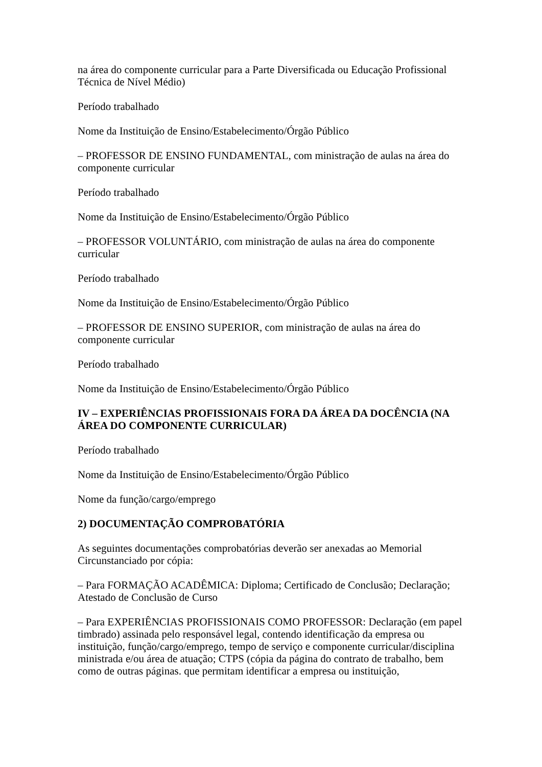na área do componente curricular para a Parte Diversificada ou Educação Profissional Técnica de Nível Médio)
Período trabalhado
Nome da Instituição de Ensino/Estabelecimento/Órgão Público
– PROFESSOR DE ENSINO FUNDAMENTAL, com ministração de aulas na área do componente curricular
Período trabalhado
Nome da Instituição de Ensino/Estabelecimento/Órgão Público
– PROFESSOR VOLUNTÁRIO, com ministração de aulas na área do componente curricular
Período trabalhado
Nome da Instituição de Ensino/Estabelecimento/Órgão Público
– PROFESSOR DE ENSINO SUPERIOR, com ministração de aulas na área do componente curricular
Período trabalhado
Nome da Instituição de Ensino/Estabelecimento/Órgão Público
IV – EXPERIÊNCIAS PROFISSIONAIS FORA DA ÁREA DA DOCÊNCIA (NA ÁREA DO COMPONENTE CURRICULAR)
Período trabalhado
Nome da Instituição de Ensino/Estabelecimento/Órgão Público
Nome da função/cargo/emprego
2) DOCUMENTAÇÃO COMPROBATÓRIA
As seguintes documentações comprobatórias deverão ser anexadas ao Memorial Circunstanciado por cópia:
– Para FORMAÇÃO ACADÊMICA: Diploma; Certificado de Conclusão; Declaração; Atestado de Conclusão de Curso
– Para EXPERIÊNCIAS PROFISSIONAIS COMO PROFESSOR: Declaração (em papel timbrado) assinada pelo responsável legal, contendo identificação da empresa ou instituição, função/cargo/emprego, tempo de serviço e componente curricular/disciplina ministrada e/ou área de atuação; CTPS (cópia da página do contrato de trabalho, bem como de outras páginas. que permitam identificar a empresa ou instituição,